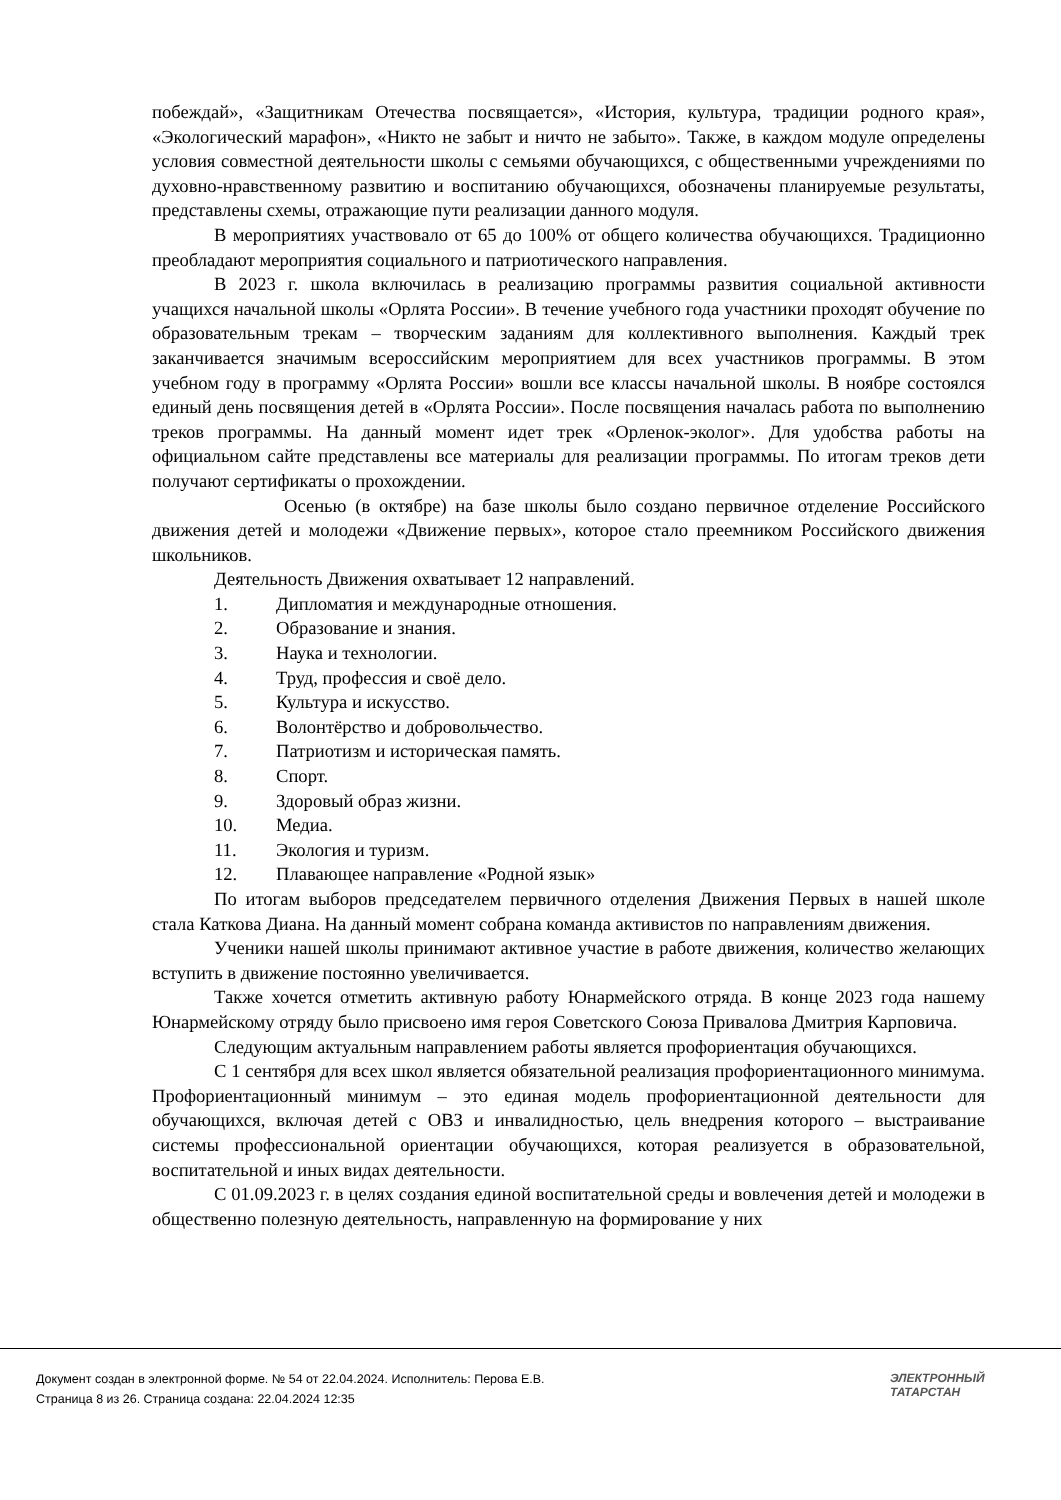побеждай», «Защитникам Отечества посвящается», «История, культура, традиции родного края», «Экологический марафон», «Никто не забыт и ничто не забыто». Также, в каждом модуле определены условия совместной деятельности школы с семьями обучающихся, с общественными учреждениями по духовно-нравственному развитию и воспитанию обучающихся, обозначены планируемые результаты, представлены схемы, отражающие пути реализации данного модуля.
В мероприятиях участвовало от 65 до 100% от общего количества обучающихся. Традиционно преобладают мероприятия социального и патриотического направления.
В 2023 г. школа включилась в реализацию программы развития социальной активности учащихся начальной школы «Орлята России». В течение учебного года участники проходят обучение по образовательным трекам – творческим заданиям для коллективного выполнения. Каждый трек заканчивается значимым всероссийским мероприятием для всех участников программы. В этом учебном году в программу «Орлята России» вошли все классы начальной школы. В ноябре состоялся единый день посвящения детей в «Орлята России». После посвящения началась работа по выполнению треков программы. На данный момент идет трек «Орленок-эколог». Для удобства работы на официальном сайте представлены все материалы для реализации программы. По итогам треков дети получают сертификаты о прохождении.
Осенью (в октябре) на базе школы было создано первичное отделение Российского движения детей и молодежи «Движение первых», которое стало преемником Российского движения школьников.
Деятельность Движения охватывает 12 направлений.
1. Дипломатия и международные отношения.
2. Образование и знания.
3. Наука и технологии.
4. Труд, профессия и своё дело.
5. Культура и искусство.
6. Волонтёрство и добровольчество.
7. Патриотизм и историческая память.
8. Спорт.
9. Здоровый образ жизни.
10. Медиа.
11. Экология и туризм.
12. Плавающее направление «Родной язык»
По итогам выборов председателем первичного отделения Движения Первых в нашей школе стала Каткова Диана. На данный момент собрана команда активистов по направлениям движения.
Ученики нашей школы принимают активное участие в работе движения, количество желающих вступить в движение постоянно увеличивается.
Также хочется отметить активную работу Юнармейского отряда. В конце 2023 года нашему Юнармейскому отряду было присвоено имя героя Советского Союза Привалова Дмитрия Карповича.
Следующим актуальным направлением работы является профориентация обучающихся.
С 1 сентября для всех школ является обязательной реализация профориентационного минимума. Профориентационный минимум – это единая модель профориентационной деятельности для обучающихся, включая детей с ОВЗ и инвалидностью, цель внедрения которого – выстраивание системы профессиональной ориентации обучающихся, которая реализуется в образовательной, воспитательной и иных видах деятельности.
С 01.09.2023 г. в целях создания единой воспитательной среды и вовлечения детей и молодежи в общественно полезную деятельность, направленную на формирование у них
Документ создан в электронной форме. № 54 от 22.04.2024. Исполнитель: Перова Е.В.
Страница 8 из 26. Страница создана: 22.04.2024 12:35
ЭЛЕКТРОННЫЙ
ТАТАРСТАН